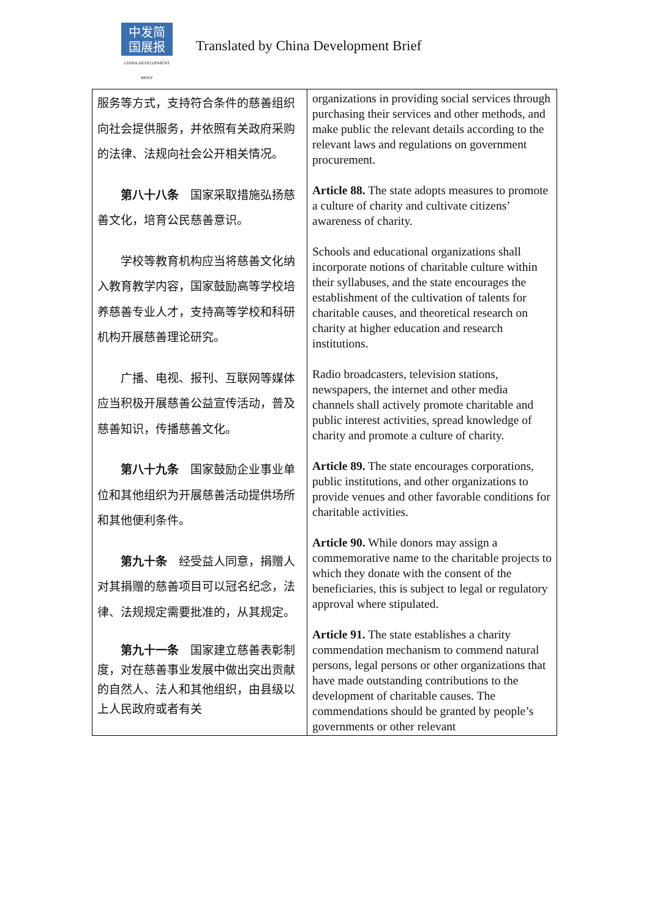中发简
国展报
CHINA DEVELOPMENT BRIEF
Translated by China Development Brief
| 服务等方式，支持符合条件的慈善组织向社会提供服务，并依照有关政府采购的法律、法规向社会公开相关情况。 第八十八条 国家采取措施弘扬慈善文化，培育公民慈善意识。 学校等教育机构应当将慈善文化纳入教育教学内容，国家鼓励高等学校培养慈善专业人才，支持高等学校和科研机构开展慈善理论研究。 广播、电视、报刊、互联网等媒体应当积极开展慈善公益宣传活动，普及慈善知识，传播慈善文化。 第八十九条 国家鼓励企业事业单位和其他组织为开展慈善活动提供场所和其他便利条件。 第九十条 经受益人同意，捐赠人对其捐赠的慈善项目可以冠名纪念，法律、法规规定需要批准的，从其规定。 第九十一条 国家建立慈善表彰制度，对在慈善事业发展中做出突出贡献的自然人、法人和其他组织，由县级以上人民政府或者有关 | organizations in providing social services through purchasing their services and other methods, and make public the relevant details according to the relevant laws and regulations on government procurement. Article 88. The state adopts measures to promote a culture of charity and cultivate citizens’ awareness of charity. Schools and educational organizations shall incorporate notions of charitable culture within their syllabuses, and the state encourages the establishment of the cultivation of talents for charitable causes, and theoretical research on charity at higher education and research institutions. Radio broadcasters, television stations, newspapers, the internet and other media channels shall actively promote charitable and public interest activities, spread knowledge of charity and promote a culture of charity. Article 89. The state encourages corporations, public institutions, and other organizations to provide venues and other favorable conditions for charitable activities. Article 90. While donors may assign a commemorative name to the charitable projects to which they donate with the consent of the beneficiaries, this is subject to legal or regulatory approval where stipulated. Article 91. The state establishes a charity commendation mechanism to commend natural persons, legal persons or other organizations that have made outstanding contributions to the development of charitable causes. The commendations should be granted by people’s governments or other relevant |